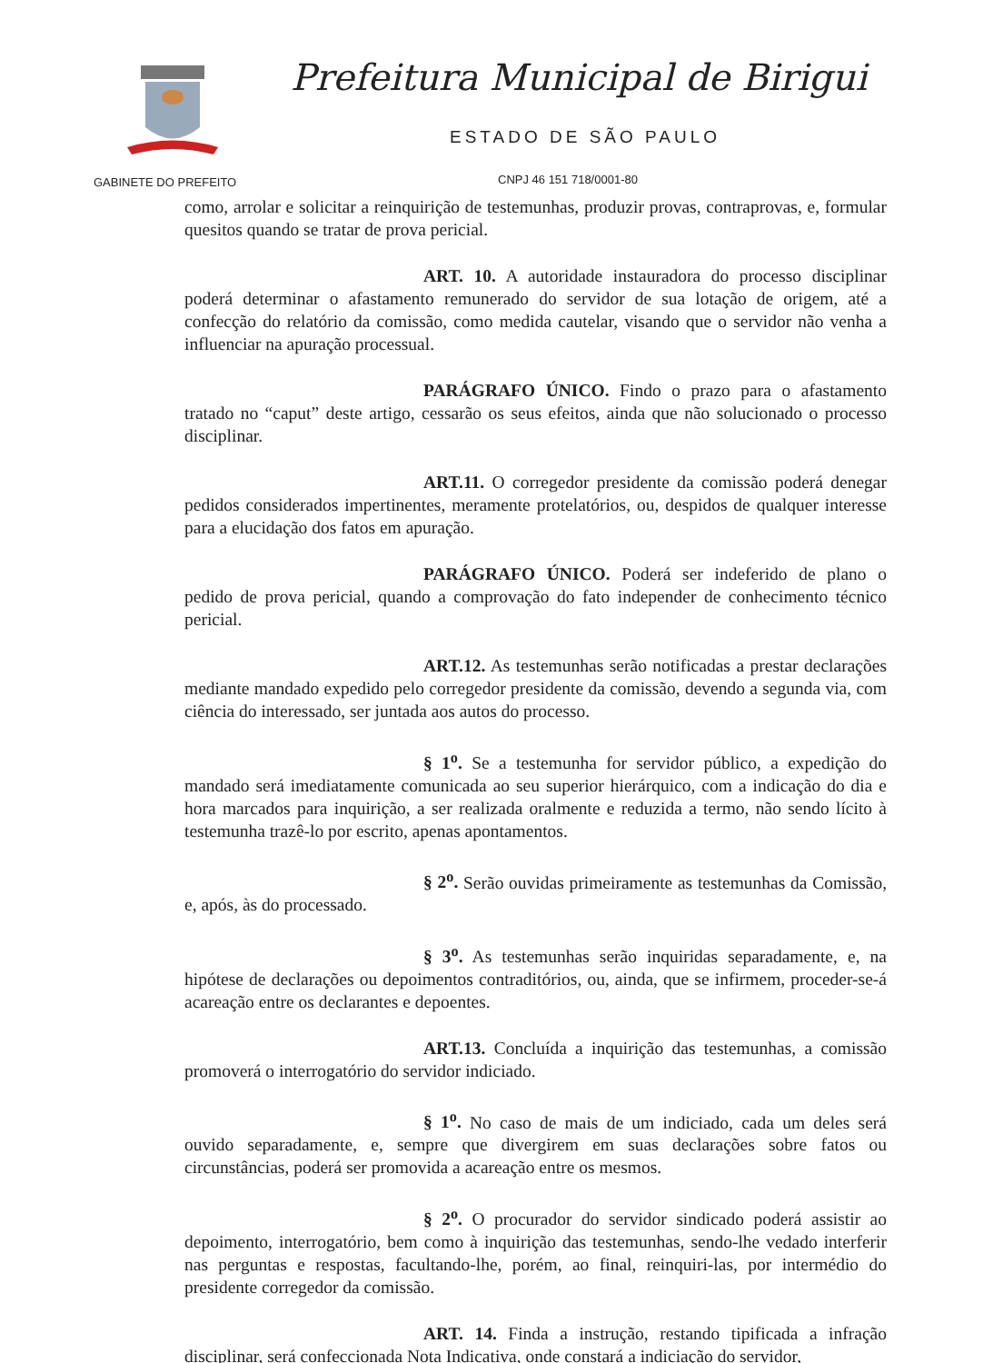Prefeitura Municipal de Birigui
ESTADO DE SÃO PAULO
GABINETE DO PREFEITO CNPJ 46 151 718/0001-80
como, arrolar e solicitar a reinquirição de testemunhas, produzir provas, contraprovas, e, formular quesitos quando se tratar de prova pericial.
ART. 10. A autoridade instauradora do processo disciplinar poderá determinar o afastamento remunerado do servidor de sua lotação de origem, até a confecção do relatório da comissão, como medida cautelar, visando que o servidor não venha a influenciar na apuração processual.
PARÁGRAFO ÚNICO. Findo o prazo para o afastamento tratado no “caput” deste artigo, cessarão os seus efeitos, ainda que não solucionado o processo disciplinar.
ART.11. O corregedor presidente da comissão poderá denegar pedidos considerados impertinentes, meramente protelatórios, ou, despidos de qualquer interesse para a elucidação dos fatos em apuração.
PARÁGRAFO ÚNICO. Poderá ser indeferido de plano o pedido de prova pericial, quando a comprovação do fato independer de conhecimento técnico pericial.
ART.12. As testemunhas serão notificadas a prestar declarações mediante mandado expedido pelo corregedor presidente da comissão, devendo a segunda via, com ciência do interessado, ser juntada aos autos do processo.
§ 1<sup>o</sup>. Se a testemunha for servidor público, a expedição do mandado será imediatamente comunicada ao seu superior hierárquico, com a indicação do dia e hora marcados para inquirição, a ser realizada oralmente e reduzida a termo, não sendo lícito à testemunha trazê-lo por escrito, apenas apontamentos.
§ 2<sup>o</sup>. Serão ouvidas primeiramente as testemunhas da Comissão, e, após, às do processado.
§ 3<sup>o</sup>. As testemunhas serão inquiridas separadamente, e, na hipótese de declarações ou depoimentos contraditórios, ou, ainda, que se infirmem, proceder-se-á acareação entre os declarantes e depoentes.
ART.13. Concluída a inquirição das testemunhas, a comissão promoverá o interrogatório do servidor indiciado.
§ 1<sup>o</sup>. No caso de mais de um indiciado, cada um deles será ouvido separadamente, e, sempre que divergirem em suas declarações sobre fatos ou circunstâncias, poderá ser promovida a acareação entre os mesmos.
§ 2<sup>o</sup>. O procurador do servidor sindicado poderá assistir ao depoimento, interrogatório, bem como à inquirição das testemunhas, sendo-lhe vedado interferir nas perguntas e respostas, facultando-lhe, porém, ao final, reinquiri-las, por intermédio do presidente corregedor da comissão.
ART. 14. Finda a instrução, restando tipificada a infração disciplinar, será confeccionada Nota Indicativa, onde constará a indiciação do servidor,